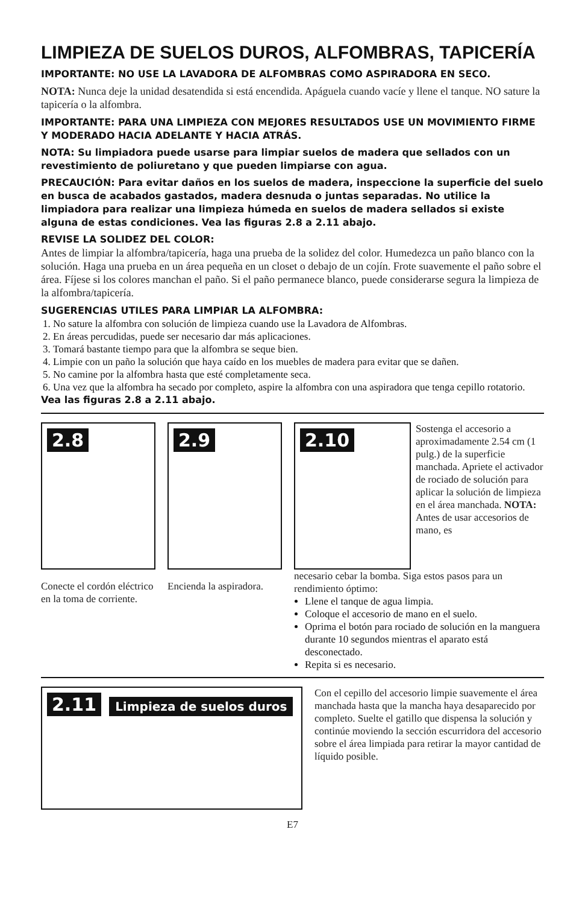LIMPIEZA DE SUELOS DUROS, ALFOMBRAS, TAPICERÍA
IMPORTANTE: NO USE LA LAVADORA DE ALFOMBRAS COMO ASPIRADORA EN SECO.
NOTA: Nunca deje la unidad desatendida si está encendida. Apáguela cuando vacíe y llene el tanque. NO sature la tapicería o la alfombra.
IMPORTANTE: PARA UNA LIMPIEZA CON MEJORES RESULTADOS USE UN MOVIMIENTO FIRME Y MODERADO HACIA ADELANTE Y HACIA ATRÁS.
NOTA: Su limpiadora puede usarse para limpiar suelos de madera que sellados con un revestimiento de poliuretano y que pueden limpiarse con agua.
PRECAUCIÓN: Para evitar daños en los suelos de madera, inspeccione la superficie del suelo en busca de acabados gastados, madera desnuda o juntas separadas. No utilice la limpiadora para realizar una limpieza húmeda en suelos de madera sellados si existe alguna de estas condiciones. Vea las figuras 2.8 a 2.11 abajo.
REVISE LA SOLIDEZ DEL COLOR:
Antes de limpiar la alfombra/tapicería, haga una prueba de la solidez del color. Humedezca un paño blanco con la solución. Haga una prueba en un área pequeña en un closet o debajo de un cojín. Frote suavemente el paño sobre el área. Fíjese si los colores manchan el paño. Si el paño permanece blanco, puede considerarse segura la limpieza de la alfombra/tapicería.
SUGERENCIAS UTILES PARA LIMPIAR LA ALFOMBRA:
1. No sature la alfombra con solución de limpieza cuando use la Lavadora de Alfombras.
2. En áreas percudidas, puede ser necesario dar más aplicaciones.
3. Tomará bastante tiempo para que la alfombra se seque bien.
4. Limpie con un paño la solución que haya caído en los muebles de madera para evitar que se dañen.
5. No camine por la alfombra hasta que esté completamente seca.
6. Una vez que la alfombra ha secado por completo, aspire la alfombra con una aspiradora que tenga cepillo rotatorio.
Vea las figuras 2.8 a 2.11 abajo.
2.8
Conecte el cordón eléctrico en la toma de corriente.
2.9
Encienda la aspiradora.
2.10
Sostenga el accesorio a aproximadamente 2.54 cm (1 pulg.) de la superficie manchada. Apriete el activador de rociado de solución para aplicar la solución de limpieza en el área manchada. NOTA: Antes de usar accesorios de mano, es
necesario cebar la bomba. Siga estos pasos para un rendimiento óptimo:
Llene el tanque de agua limpia.
Coloque el accesorio de mano en el suelo.
Oprima el botón para rociado de solución en la manguera durante 10 segundos mientras el aparato está desconectado.
Repita si es necesario.
2.11 Limpieza de suelos duros
Con el cepillo del accesorio limpie suavemente el área manchada hasta que la mancha haya desaparecido por completo. Suelte el gatillo que dispensa la solución y continúe moviendo la sección escurridora del accesorio sobre el área limpiada para retirar la mayor cantidad de líquido posible.
E7